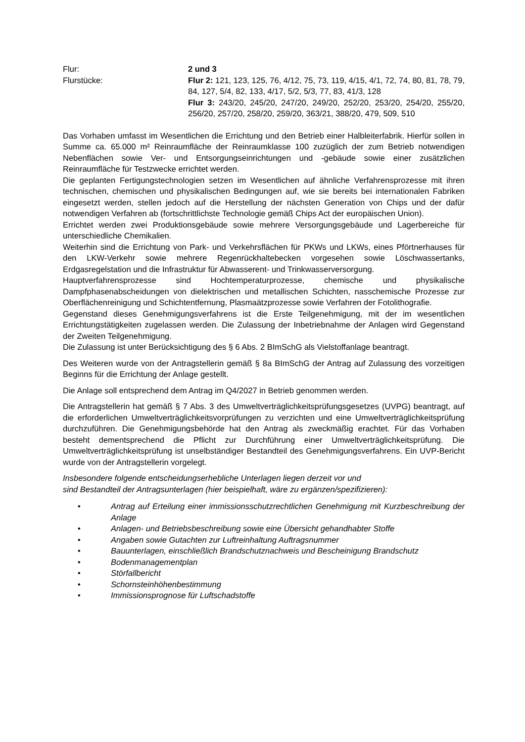Flur: 2 und 3
Flurstücke: Flur 2: 121, 123, 125, 76, 4/12, 75, 73, 119, 4/15, 4/1, 72, 74, 80, 81, 78, 79, 84, 127, 5/4, 82, 133, 4/17, 5/2, 5/3, 77, 83, 41/3, 128
Flur 3: 243/20, 245/20, 247/20, 249/20, 252/20, 253/20, 254/20, 255/20, 256/20, 257/20, 258/20, 259/20, 363/21, 388/20, 479, 509, 510
Das Vorhaben umfasst im Wesentlichen die Errichtung und den Betrieb einer Halbleiterfabrik. Hierfür sollen in Summe ca. 65.000 m² Reinraumfläche der Reinraumklasse 100 zuzüglich der zum Betrieb notwendigen Nebenflächen sowie Ver- und Entsorgungseinrichtungen und -gebäude sowie einer zusätzlichen Reinraumfläche für Testzwecke errichtet werden.
Die geplanten Fertigungstechnologien setzen im Wesentlichen auf ähnliche Verfahrensprozesse mit ihren technischen, chemischen und physikalischen Bedingungen auf, wie sie bereits bei internationalen Fabriken eingesetzt werden, stellen jedoch auf die Herstellung der nächsten Generation von Chips und der dafür notwendigen Verfahren ab (fortschrittlichste Technologie gemäß Chips Act der europäischen Union).
Errichtet werden zwei Produktionsgebäude sowie mehrere Versorgungsgebäude und Lagerbereiche für unterschiedliche Chemikalien.
Weiterhin sind die Errichtung von Park- und Verkehrsflächen für PKWs und LKWs, eines Pförtnerhauses für den LKW-Verkehr sowie mehrere Regenrückhaltebecken vorgesehen sowie Löschwassertanks, Erdgasregelstation und die Infrastruktur für Abwasserent- und Trinkwasserversorgung.
Hauptverfahrensprozesse sind Hochtemperaturprozesse, chemische und physikalische Dampfphasenabscheidungen von dielektrischen und metallischen Schichten, nasschemische Prozesse zur Oberflächenreinigung und Schichtentfernung, Plasmaätzprozesse sowie Verfahren der Fotolithografie.
Gegenstand dieses Genehmigungsverfahrens ist die Erste Teilgenehmigung, mit der im wesentlichen Errichtungstätigkeiten zugelassen werden. Die Zulassung der Inbetriebnahme der Anlagen wird Gegenstand der Zweiten Teilgenehmigung.
Die Zulassung ist unter Berücksichtigung des § 6 Abs. 2 BImSchG als Vielstoffanlage beantragt.
Des Weiteren wurde von der Antragstellerin gemäß § 8a BImSchG der Antrag auf Zulassung des vorzeitigen Beginns für die Errichtung der Anlage gestellt.
Die Anlage soll entsprechend dem Antrag im Q4/2027 in Betrieb genommen werden.
Die Antragstellerin hat gemäß § 7 Abs. 3 des Umweltverträglichkeitsprüfungsgesetzes (UVPG) beantragt, auf die erforderlichen Umweltverträglichkeitsvorprüfungen zu verzichten und eine Umweltverträglichkeitsprüfung durchzuführen. Die Genehmigungsbehörde hat den Antrag als zweckmäßig erachtet. Für das Vorhaben besteht dementsprechend die Pflicht zur Durchführung einer Umweltverträglichkeitsprüfung. Die Umweltverträglichkeitsprüfung ist unselbständiger Bestandteil des Genehmigungsverfahrens. Ein UVP-Bericht wurde von der Antragstellerin vorgelegt.
Insbesondere folgende entscheidungserhebliche Unterlagen liegen derzeit vor und
sind Bestandteil der Antragsunterlagen (hier beispielhaft, wäre zu ergänzen/spezifizieren):
• Antrag auf Erteilung einer immissionsschutzrechtlichen Genehmigung mit Kurzbeschreibung der Anlage
• Anlagen- und Betriebsbeschreibung sowie eine Übersicht gehandhabter Stoffe
• Angaben sowie Gutachten zur Luftreinhaltung Auftragsnummer
• Bauunterlagen, einschließlich Brandschutznachweis und Bescheinigung Brandschutz
• Bodenmanagementplan
• Störfallbericht
• Schornsteinhöhenbestimmung
• Immissionsprognose für Luftschadstoffe